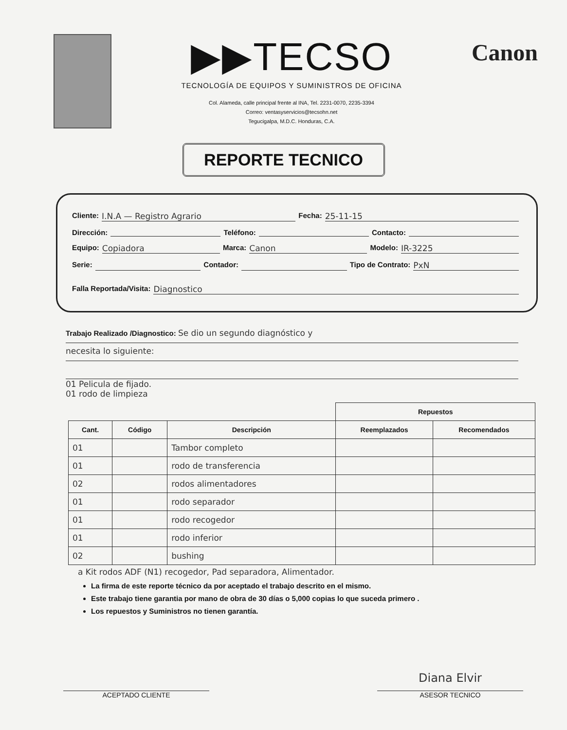▶▶TECSO
TECNOLOGÍA DE EQUIPOS Y SUMINISTROS DE OFICINA
Col. Alameda, calle principal frente al INA, Tel. 2231-0070, 2235-3394
Correo: ventasyservicios@tecsohn.net
Tegucigalpa, M.D.C. Honduras, C.A.
Canon
REPORTE TECNICO
Cliente: I.N.A — Registro Agrario Fecha: 25-11-15
Dirección: Teléfono: Contacto:
Equipo: Copiadora Marca: Canon Modelo: IR-3225
Serie: Contador: Tipo de Contrato: PxN
Falla Reportada/Visita: Diagnostico
Trabajo Realizado /Diagnostico: Se dio un segundo diagnóstico y
necesita lo siguiente:
01 Pelicula de fijado.
01 rodo de limpieza
| | | | Repuestos | |
| --- | --- | --- | --- | --- |
| Cant. | Código | Descripción | Reemplazados | Recomendados |
| 01 | | Tambor completo | | |
| 01 | | rodo de transferencia | | |
| 02 | | rodos alimentadores | | |
| 01 | | rodo separador | | |
| 01 | | rodo recogedor | | |
| 01 | | rodo inferior | | |
| 02 | | bushing | | |
a Kit rodos ADF (N1) recogedor, Pad separadora, Alimentador.
La firma de este reporte técnico da por aceptado el trabajo descrito en el mismo.
Este trabajo tiene garantia por mano de obra de 30 días o 5,000 copias lo que suceda primero .
Los repuestos y Suministros no tienen garantía.
ACEPTADO CLIENTE
Diana Elvir
ASESOR TECNICO